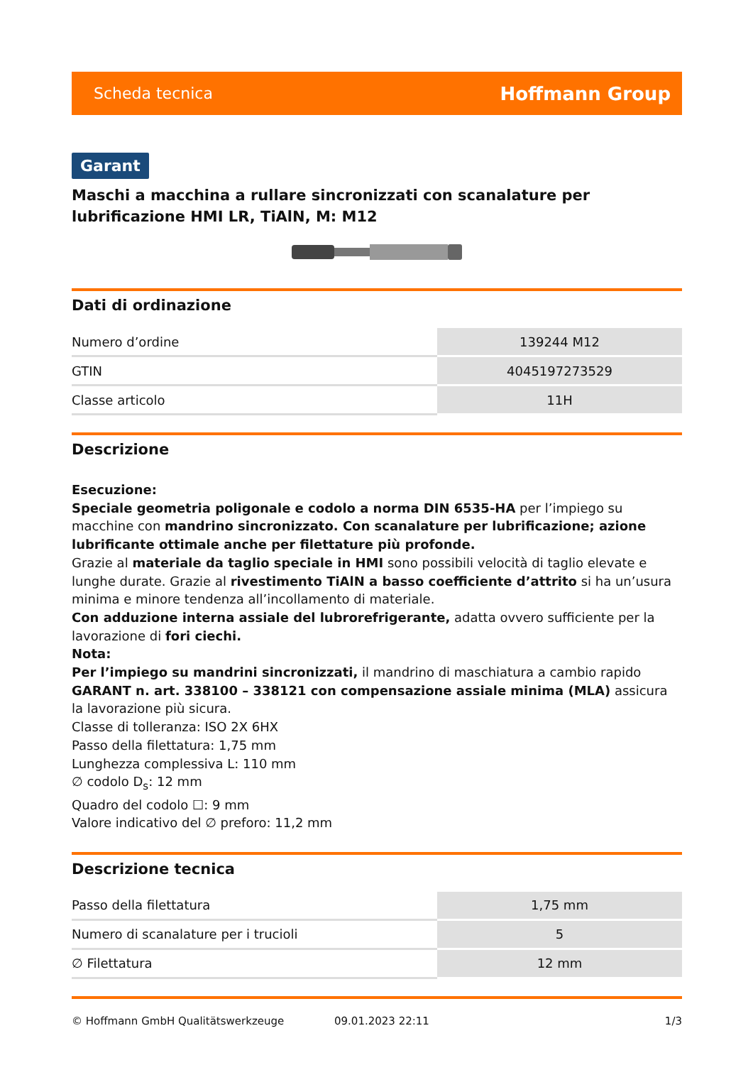Scheda tecnica Hoffmann Group
Garant
Maschi a macchina a rullare sincronizzati con scanalature per lubrificazione HMI LR, TiAlN, M: M12
Dati di ordinazione
| Numero d’ordine | 139244 M12 |
| GTIN | 4045197273529 |
| Classe articolo | 11H |
Descrizione
Esecuzione:
Speciale geometria poligonale e codolo a norma DIN 6535-HA per l’impiego su macchine con mandrino sincronizzato. Con scanalature per lubrificazione; azione lubrificante ottimale anche per filettature più profonde.
Grazie al materiale da taglio speciale in HMI sono possibili velocità di taglio elevate e lunghe durate. Grazie al rivestimento TiAlN a basso coefficiente d’attrito si ha un’usura minima e minore tendenza all’incollamento di materiale.
Con adduzione interna assiale del lubrorefrigerante, adatta ovvero sufficiente per la lavorazione di fori ciechi.
Nota:
Per l’impiego su mandrini sincronizzati, il mandrino di maschiatura a cambio rapido GARANT n. art. 338100 – 338121 con compensazione assiale minima (MLA) assicura la lavorazione più sicura.
Classe di tolleranza: ISO 2X 6HX
Passo della filettatura: 1,75 mm
Lunghezza complessiva L: 110 mm
∅ codolo D<sub>s</sub>: 12 mm
Quadro del codolo ☐: 9 mm
Valore indicativo del ∅ preforo: 11,2 mm
Descrizione tecnica
| Passo della filettatura | 1,75 mm |
| Numero di scanalature per i trucioli | 5 |
| ∅ Filettatura | 12 mm |
© Hoffmann GmbH Qualitätswerkzeuge 09.01.2023 22:11 1/3